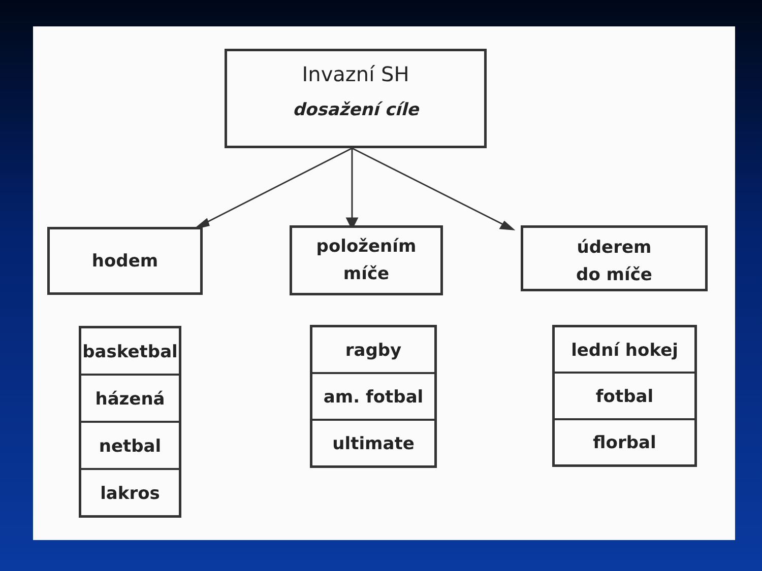Invazní SH
dosažení cíle
hodem
položením
míče
úderem
do míče
basketbal
házená
netbal
lakros
ragby
am. fotbal
ultimate
lední hokej
fotbal
florbal